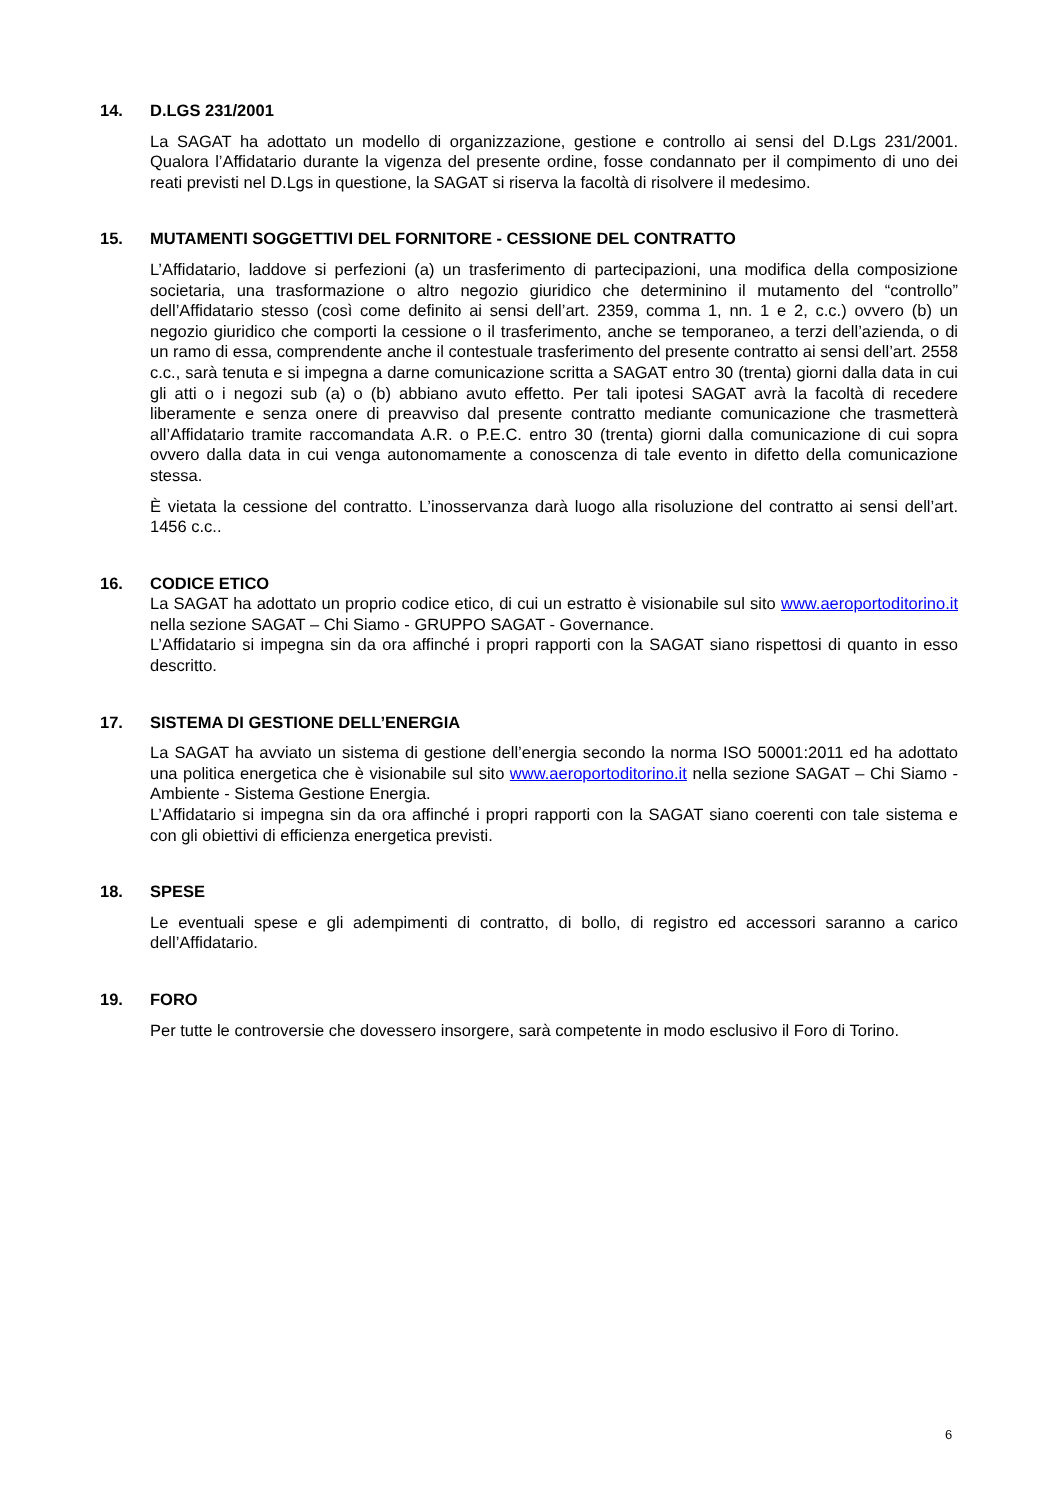14. D.LGS 231/2001
La SAGAT ha adottato un modello di organizzazione, gestione e controllo ai sensi del D.Lgs 231/2001. Qualora l’Affidatario durante la vigenza del presente ordine, fosse condannato per il compimento di uno dei reati previsti nel D.Lgs in questione, la SAGAT si riserva la facoltà di risolvere il medesimo.
15. MUTAMENTI SOGGETTIVI DEL FORNITORE - CESSIONE DEL CONTRATTO
L’Affidatario, laddove si perfezioni (a) un trasferimento di partecipazioni, una modifica della composizione societaria, una trasformazione o altro negozio giuridico che determinino il mutamento del “controllo” dell’Affidatario stesso (così come definito ai sensi dell’art. 2359, comma 1, nn. 1 e 2, c.c.) ovvero (b) un negozio giuridico che comporti la cessione o il trasferimento, anche se temporaneo, a terzi dell’azienda, o di un ramo di essa, comprendente anche il contestuale trasferimento del presente contratto ai sensi dell’art. 2558 c.c., sarà tenuta e si impegna a darne comunicazione scritta a SAGAT entro 30 (trenta) giorni dalla data in cui gli atti o i negozi sub (a) o (b) abbiano avuto effetto. Per tali ipotesi SAGAT avrà la facoltà di recedere liberamente e senza onere di preavviso dal presente contratto mediante comunicazione che trasmetterà all’Affidatario tramite raccomandata A.R. o P.E.C. entro 30 (trenta) giorni dalla comunicazione di cui sopra ovvero dalla data in cui venga autonomamente a conoscenza di tale evento in difetto della comunicazione stessa.
È vietata la cessione del contratto. L’inosservanza darà luogo alla risoluzione del contratto ai sensi dell’art. 1456 c.c..
16. CODICE ETICO
La SAGAT ha adottato un proprio codice etico, di cui un estratto è visionabile sul sito www.aeroportoditorino.it nella sezione SAGAT – Chi Siamo - GRUPPO SAGAT - Governance.
L’Affidatario si impegna sin da ora affinché i propri rapporti con la SAGAT siano rispettosi di quanto in esso descritto.
17. SISTEMA DI GESTIONE DELL’ENERGIA
La SAGAT ha avviato un sistema di gestione dell’energia secondo la norma ISO 50001:2011 ed ha adottato una politica energetica che è visionabile sul sito www.aeroportoditorino.it nella sezione SAGAT – Chi Siamo - Ambiente - Sistema Gestione Energia.
L’Affidatario si impegna sin da ora affinché i propri rapporti con la SAGAT siano coerenti con tale sistema e con gli obiettivi di efficienza energetica previsti.
18. SPESE
Le eventuali spese e gli adempimenti di contratto, di bollo, di registro ed accessori saranno a carico dell’Affidatario.
19. FORO
Per tutte le controversie che dovessero insorgere, sarà competente in modo esclusivo il Foro di Torino.
6